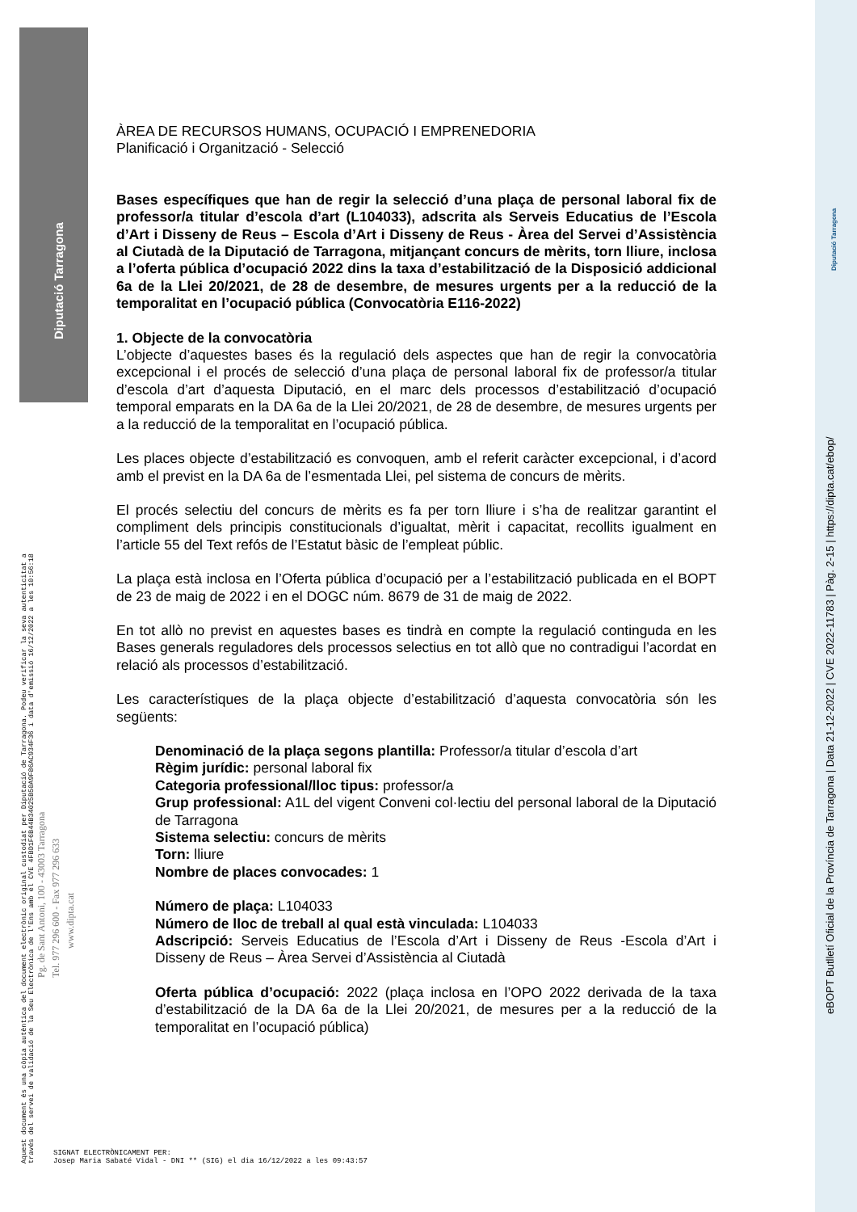Diputació Tarragona
Aquest document és una còpia autèntica del document electrònic original custodiat per Diputació de Tarragona. Podeu verificar la seva autenticitat a
través del servei de validació de la Seu Electrònica de l'Ens amb el CVE 4FBD1F6B44B34025B50A9F86AC934F36 i data d'emissió 16/12/2022 a les 10:56:18
Pg. de Sant Antoni, 100 - 43003 Tarragona
Tel. 977 296 600 - Fax 977 296 633
www.dipta.cat
eBOPT Butlletí Oficial de la Província de Tarragona | Data 21-12-2022 | CVE 2022-11783 | Pàg. 2-15 | https://dipta.cat/ebop/
Diputació Tarragona
ÀREA DE RECURSOS HUMANS, OCUPACIÓ I EMPRENEDORIA
Planificació i Organització - Selecció
Bases específiques que han de regir la selecció d’una plaça de personal laboral fix de professor/a titular d’escola d’art (L104033), adscrita als Serveis Educatius de l’Escola d’Art i Disseny de Reus – Escola d’Art i Disseny de Reus - Àrea del Servei d’Assistència al Ciutadà de la Diputació de Tarragona, mitjançant concurs de mèrits, torn lliure, inclosa a l’oferta pública d’ocupació 2022 dins la taxa d’estabilització de la Disposició addicional 6a de la Llei 20/2021, de 28 de desembre, de mesures urgents per a la reducció de la temporalitat en l’ocupació pública (Convocatòria E116-2022)
1. Objecte de la convocatòria
L’objecte d’aquestes bases és la regulació dels aspectes que han de regir la convocatòria excepcional i el procés de selecció d’una plaça de personal laboral fix de professor/a titular d’escola d’art d’aquesta Diputació, en el marc dels processos d’estabilització d’ocupació temporal emparats en la DA 6a de la Llei 20/2021, de 28 de desembre, de mesures urgents per a la reducció de la temporalitat en l’ocupació pública.
Les places objecte d’estabilització es convoquen, amb el referit caràcter excepcional, i d’acord amb el previst en la DA 6a de l’esmentada Llei, pel sistema de concurs de mèrits.
El procés selectiu del concurs de mèrits es fa per torn lliure i s’ha de realitzar garantint el compliment dels principis constitucionals d’igualtat, mèrit i capacitat, recollits igualment en l’article 55 del Text refós de l’Estatut bàsic de l’empleat públic.
La plaça està inclosa en l’Oferta pública d’ocupació per a l’estabilització publicada en el BOPT de 23 de maig de 2022 i en el DOGC núm. 8679 de 31 de maig de 2022.
En tot allò no previst en aquestes bases es tindrà en compte la regulació continguda en les Bases generals reguladores dels processos selectius en tot allò que no contradigui l’acordat en relació als processos d’estabilització.
Les característiques de la plaça objecte d’estabilització d’aquesta convocatòria són les següents:
Denominació de la plaça segons plantilla: Professor/a titular d’escola d’art
Règim jurídic: personal laboral fix
Categoria professional/lloc tipus: professor/a
Grup professional: A1L del vigent Conveni col·lectiu del personal laboral de la Diputació de Tarragona
Sistema selectiu: concurs de mèrits
Torn: lliure
Nombre de places convocades: 1
Número de plaça: L104033
Número de lloc de treball al qual està vinculada: L104033
Adscripció: Serveis Educatius de l’Escola d’Art i Disseny de Reus -Escola d’Art i Disseny de Reus – Àrea Servei d’Assistència al Ciutadà
Oferta pública d’ocupació: 2022 (plaça inclosa en l’OPO 2022 derivada de la taxa d’estabilització de la DA 6a de la Llei 20/2021, de mesures per a la reducció de la temporalitat en l’ocupació pública)
SIGNAT ELECTRÒNICAMENT PER:
Josep Maria Sabaté Vidal - DNI ** (SIG) el dia 16/12/2022 a les 09:43:57